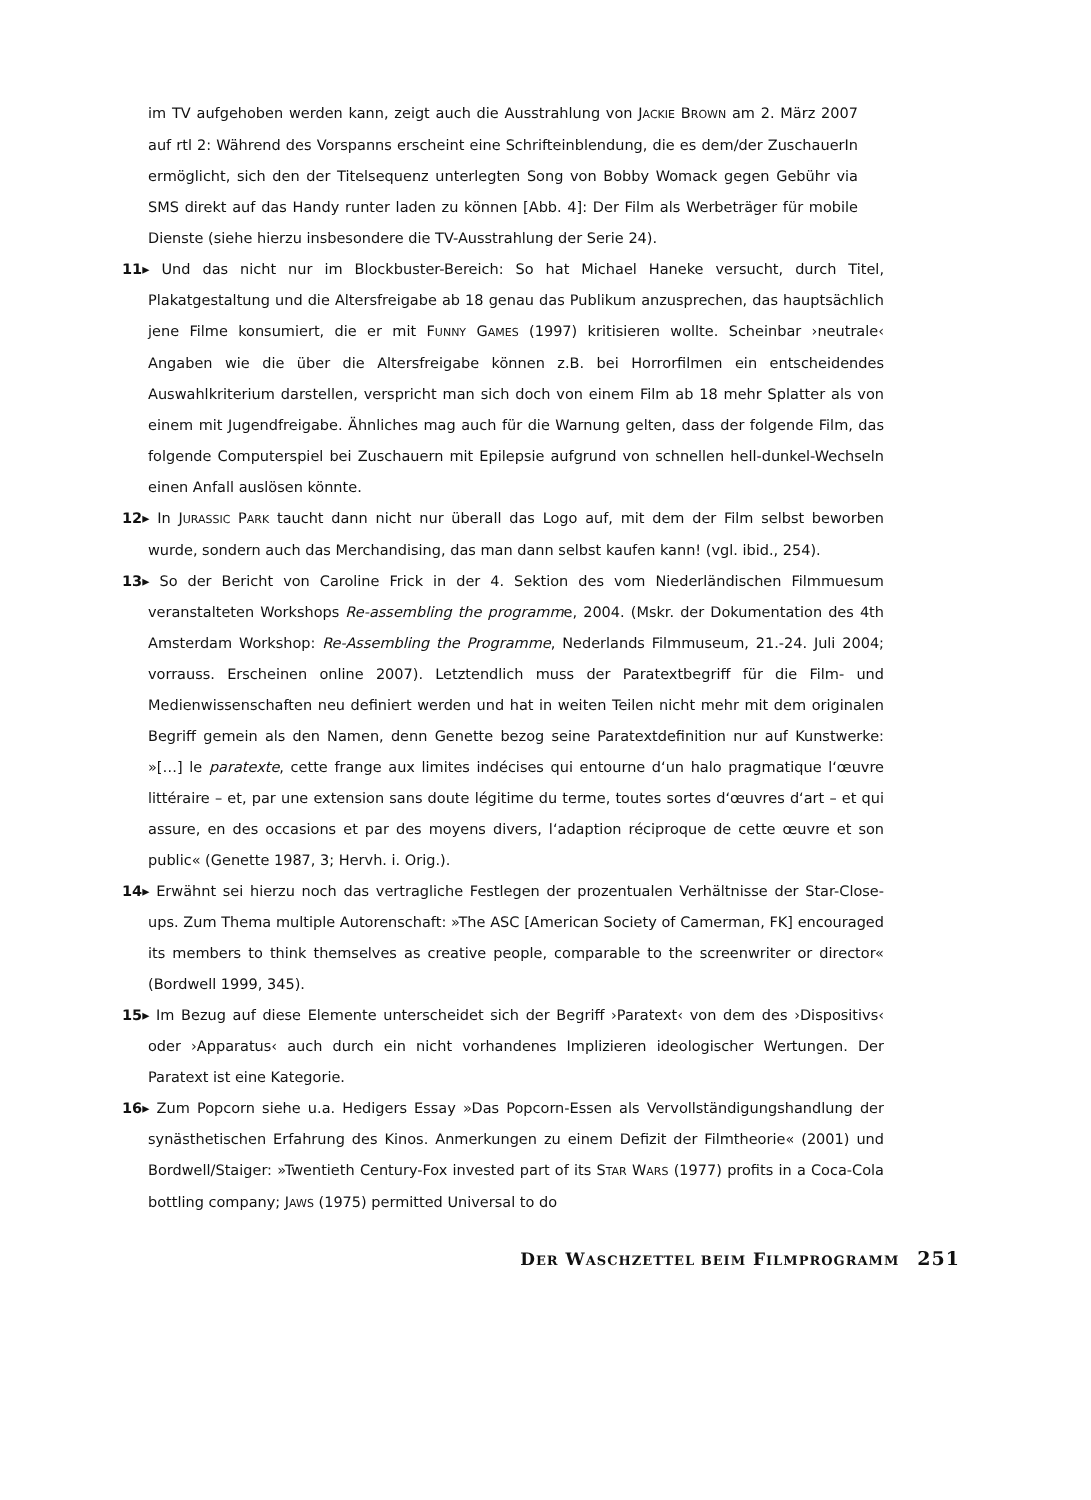im TV aufgehoben werden kann, zeigt auch die Ausstrahlung von JACKIE BROWN am 2. März 2007 auf rtl 2: Während des Vorspanns erscheint eine Schrifteinblendung, die es dem/der ZuschauerIn ermöglicht, sich den der Titelsequenz unterlegten Song von Bobby Womack gegen Gebühr via SMS direkt auf das Handy runter laden zu können [Abb. 4]: Der Film als Werbeträger für mobile Dienste (siehe hierzu insbesondere die TV-Ausstrahlung der Serie 24).
11▸ Und das nicht nur im Blockbuster-Bereich: So hat Michael Haneke versucht, durch Titel, Plakatgestaltung und die Altersfreigabe ab 18 genau das Publikum anzusprechen, das hauptsächlich jene Filme konsumiert, die er mit FUNNY GAMES (1997) kritisieren wollte. Scheinbar ›neutrale‹ Angaben wie die über die Altersfreigabe können z.B. bei Horrorfilmen ein entscheidendes Auswahlkriterium darstellen, verspricht man sich doch von einem Film ab 18 mehr Splatter als von einem mit Jugendfreigabe. Ähnliches mag auch für die Warnung gelten, dass der folgende Film, das folgende Computerspiel bei Zuschauern mit Epilepsie aufgrund von schnellen hell-dunkel-Wechseln einen Anfall auslösen könnte.
12▸ In JURASSIC PARK taucht dann nicht nur überall das Logo auf, mit dem der Film selbst beworben wurde, sondern auch das Merchandising, das man dann selbst kaufen kann! (vgl. ibid., 254).
13▸ So der Bericht von Caroline Frick in der 4. Sektion des vom Niederländischen Filmmuesum veranstalteten Workshops Re-assembling the programme, 2004. (Mskr. der Dokumentation des 4th Amsterdam Workshop: Re-Assembling the Programme, Nederlands Filmmuseum, 21.-24. Juli 2004; vorrauss. Erscheinen online 2007). Letztendlich muss der Paratextbegriff für die Film- und Medienwissenschaften neu definiert werden und hat in weiten Teilen nicht mehr mit dem originalen Begriff gemein als den Namen, denn Genette bezog seine Paratextdefinition nur auf Kunstwerke: »[…] le paratexte, cette frange aux limites indécises qui entourne d‘un halo pragmatique l‘œuvre littéraire – et, par une extension sans doute légitime du terme, toutes sortes d‘œuvres d‘art – et qui assure, en des occasions et par des moyens divers, l‘adaption réciproque de cette œuvre et son public« (Genette 1987, 3; Hervh. i. Orig.).
14▸ Erwähnt sei hierzu noch das vertragliche Festlegen der prozentualen Verhältnisse der Star-Close-ups. Zum Thema multiple Autorenschaft: »The ASC [American Society of Camerman, FK] encouraged its members to think themselves as creative people, comparable to the screenwriter or director« (Bordwell 1999, 345).
15▸ Im Bezug auf diese Elemente unterscheidet sich der Begriff ›Paratext‹ von dem des ›Dispositivs‹ oder ›Apparatus‹ auch durch ein nicht vorhandenes Implizieren ideologischer Wertungen. Der Paratext ist eine Kategorie.
16▸ Zum Popcorn siehe u.a. Hedigers Essay »Das Popcorn-Essen als Vervollständigungshandlung der synästhetischen Erfahrung des Kinos. Anmerkungen zu einem Defizit der Filmtheorie« (2001) und Bordwell/Staiger: »Twentieth Century-Fox invested part of its STAR WARS (1977) profits in a Coca-Cola bottling company; JAWS (1975) permitted Universal to do
D ER W ASCHZETTEL BEIM F ILMPROGRAMM 251